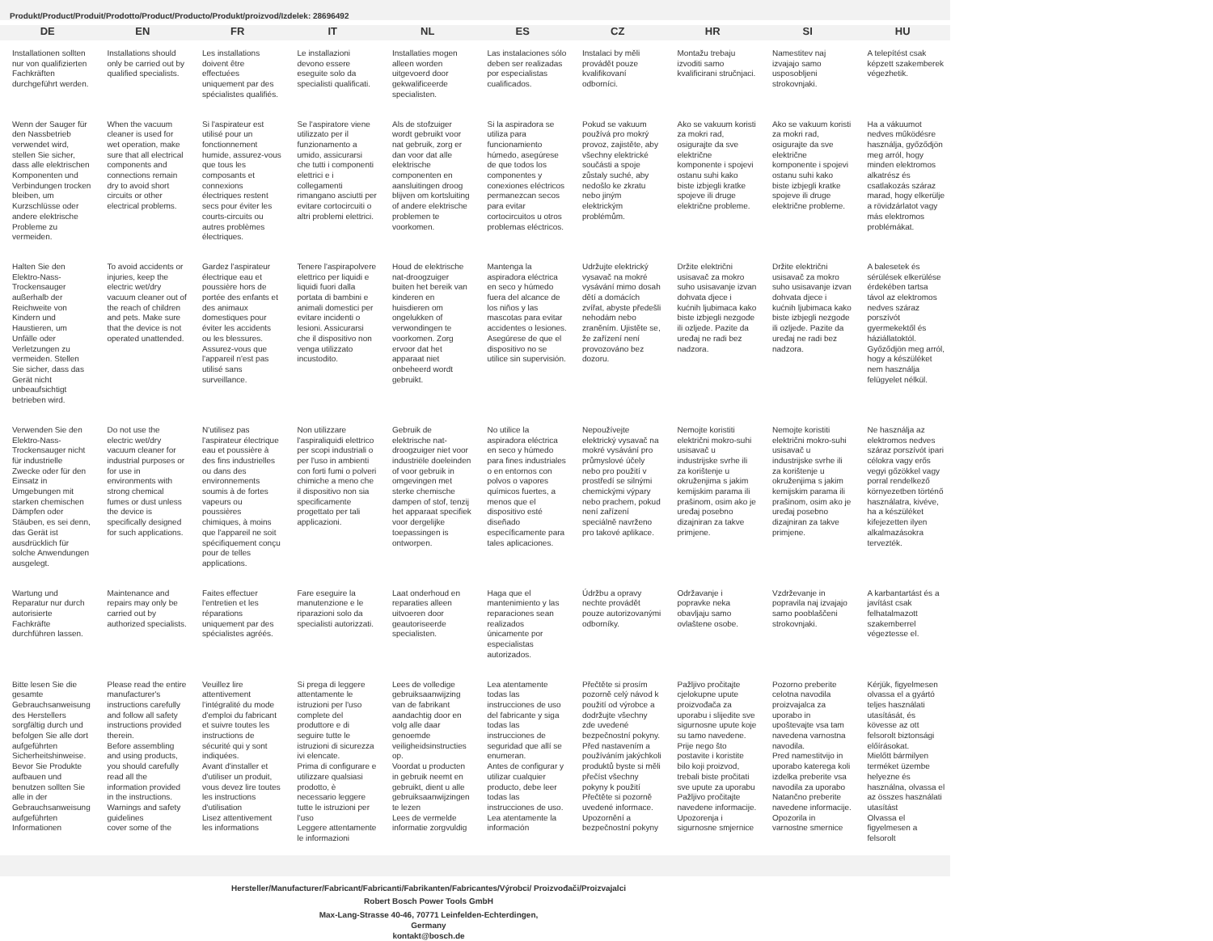Produkt/Product/Produit/Prodotto/Product/Producto/Produkt/proizvod/Izdelek: 28696492
| DE | EN | FR | IT | NL | ES | CZ | HR | SI | HU |
| --- | --- | --- | --- | --- | --- | --- | --- | --- | --- |
| Installationen sollten nur von qualifizierten Fachkräften durchgeführt werden. | Installations should only be carried out by qualified specialists. | Les installations doivent être effectuées uniquement par des spécialistes qualifiés. | Le installazioni devono essere eseguite solo da specialisti qualificati. | Installaties mogen alleen worden uitgevoerd door gekwalificeerde specialisten. | Las instalaciones sólo deben ser realizadas por especialistas cualificados. | Instalaci by měli provádět pouze kvalifikovaní odborníci. | Montažu trebaju izvoditi samo kvalificirani stručnjaci. | Namestitev naj izvajajo samo usposobljeni strokovnjaki. | A telepítést csak képzett szakemberek végezhetik. |
| Wenn der Sauger für den Nassbetrieb verwendet wird, stellen Sie sicher, dass alle elektrischen Komponenten und Verbindungen trocken bleiben, um Kurzschlüsse oder andere elektrische Probleme zu vermeiden. | When the vacuum cleaner is used for wet operation, make sure that all electrical components and connections remain dry to avoid short circuits or other electrical problems. | Si l'aspirateur est utilisé pour un fonctionnement humide, assurez-vous que tous les composants et connexions électriques restent secs pour éviter les courts-circuits ou autres problèmes électriques. | Se l'aspiratore viene utilizzato per il funzionamento a umido, assicurarsi che tutti i componenti elettrici e i collegamenti rimangano asciutti per evitare cortocircuiti o altri problemi elettrici. | Als de stofzuiger wordt gebruikt voor nat gebruik, zorg er dan voor dat alle elektrische componenten en aansluitingen droog blijven om kortsluiting of andere elektrische problemen te voorkomen. | Si la aspiradora se utiliza para funcionamiento húmedo, asegúrese de que todos los componentes y conexiones eléctricos permanezcan secos para evitar cortocircuitos u otros problemas eléctricos. | Pokud se vakuum používá pro mokrý provoz, zajistěte, aby všechny elektrické součásti a spoje zůstaly suché, aby nedošlo ke zkratu nebo jiným elektrickým problémům. | Ako se vakuum koristi za mokri rad, osigurajte da sve električne komponente i spojevi ostanu suhi kako biste izbjegli kratke spojeve ili druge električne probleme. | Ako se vakuum koristi za mokri rad, osigurajte da sve električne komponente i spojevi ostanu suhi kako biste izbjegli kratke spojeve ili druge električne probleme. | Ha a vákuumot nedves működésre használja, győződjön meg arról, hogy minden elektromos alkatrész és csatlakozás száraz marad, hogy elkerülje a rövidzárlatot vagy más elektromos problémákat. |
| Halten Sie den Elektro-Nass-Trockensauger außerhalb der Reichweite von Kindern und Haustieren, um Unfälle oder Verletzungen zu vermeiden. Stellen Sie sicher, dass das Gerät nicht unbeaufsichtigt betrieben wird. | To avoid accidents or injuries, keep the electric wet/dry vacuum cleaner out of the reach of children and pets. Make sure that the device is not operated unattended. | Gardez l'aspirateur électrique eau et poussière hors de portée des enfants et des animaux domestiques pour éviter les accidents ou les blessures. Assurez-vous que l'appareil n'est pas utilisé sans surveillance. | Tenere l'aspirapolvere elettrico per liquidi e liquidi fuori dalla portata di bambini e animali domestici per evitare incidenti o lesioni. Assicurarsi che il dispositivo non venga utilizzato incustodito. | Houd de elektrische nat-droogzuiger buiten het bereik van kinderen en huisdieren om ongelukken of verwondingen te voorkomen. Zorg ervoor dat het apparaat niet onbeheerd wordt gebruikt. | Mantenga la aspiradora eléctrica en seco y húmedo fuera del alcance de los niños y las mascotas para evitar accidentes o lesiones. Asegúrese de que el dispositivo no se utilice sin supervisión. | Udržujte elektrický vysavač na mokré vysávání mimo dosah dětí a domácích zvířat, abyste předešli nehodám nebo zraněním. Ujistěte se, že zařízení není provozováno bez dozoru. | Držite električni usisavač za mokro suho usisavanje izvan dohvata djece i kućnih ljubimaca kako biste izbjegli nezgode ili ozljede. Pazite da uređaj ne radi bez nadzora. | Držite električni usisavač za mokro suho usisavanje izvan dohvata djece i kućnih ljubimaca kako biste izbjegli nezgode ili ozljede. Pazite da uređaj ne radi bez nadzora. | A balesetek és sérülések elkerülése érdekében tartsa távol az elektromos nedves száraz porszívót gyermekektől és háziállatoktól. Győződjön meg arról, hogy a készüléket nem használja felügyelet nélkül. |
| Verwenden Sie den Elektro-Nass-Trockensauger nicht für industrielle Zwecke oder für den Einsatz in Umgebungen mit starken chemischen Dämpfen oder Stäuben, es sei denn, das Gerät ist ausdrücklich für solche Anwendungen ausgelegt. | Do not use the electric wet/dry vacuum cleaner for industrial purposes or for use in environments with strong chemical fumes or dust unless the device is specifically designed for such applications. | N'utilisez pas l'aspirateur électrique eau et poussière à des fins industrielles ou dans des environnements soumis à de fortes vapeurs ou poussières chimiques, à moins que l'appareil ne soit spécifiquement conçu pour de telles applications. | Non utilizzare l'aspiraliquidi elettrico per scopi industriali o per l'uso in ambienti con forti fumi o polveri chimiche a meno che il dispositivo non sia specificamente progettato per tali applicazioni. | Gebruik de elektrische nat-droogzuiger niet voor industriële doeleinden of voor gebruik in omgevingen met sterke chemische dampen of stof, tenzij het apparaat specifiek voor dergelijke toepassingen is ontworpen. | No utilice la aspiradora eléctrica en seco y húmedo para fines industriales o en entornos con polvos o vapores químicos fuertes, a menos que el dispositivo esté diseñado específicamente para tales aplicaciones. | Nepoužívejte elektrický vysavač na mokré vysávání pro průmyslové účely nebo pro použití v prostředí se silnými chemickými výpary nebo prachem, pokud není zařízení speciálně navrženo pro takové aplikace. | Nemojte koristiti električni mokro-suhi usisavač u industrijske svrhe ili za korištenje u okruženjima s jakim kemijskim parama ili prašinom, osim ako je uređaj posebno dizajniran za takve primjene. | Nemojte koristiti električni mokro-suhi usisavač u industrijske svrhe ili za korištenje u okruženjima s jakim kemijskim parama ili prašinom, osim ako je uređaj posebno dizajniran za takve primjene. | Ne használja az elektromos nedves száraz porszívót ipari célokra vagy erős vegyi gőzökkel vagy porral rendelkező környezetben történő használatra, kivéve, ha a készüléket kifejezetten ilyen alkalmazásokra tervezték. |
| Wartung und Reparatur nur durch autorisierte Fachkräfte durchführen lassen. | Maintenance and repairs may only be carried out by authorized specialists. | Faites effectuer l'entretien et les réparations uniquement par des spécialistes agréés. | Fare eseguire la manutenzione e le riparazioni solo da specialisti autorizzati. | Laat onderhoud en reparaties alleen uitvoeren door geautoriseerde specialisten. | Haga que el mantenimiento y las reparaciones sean realizados únicamente por especialistas autorizados. | Údržbu a opravy nechte provádět pouze autorizovanými odborníky. | Održavanje i popravke neka obavljaju samo ovlaštene osobe. | Vzdrževanje in popravila naj izvajajo samo pooblaščeni strokovnjaki. | A karbantartást és a javítást csak felhatalmazott szakemberrel végeztesse el. |
| Bitte lesen Sie die gesamte Gebrauchsanweisung des Herstellers sorgfältig durch und befolgen Sie alle dort aufgeführten Sicherheitshinweise. Bevor Sie Produkte aufbauen und benutzen sollten Sie alle in der Gebrauchsanweisung aufgeführten Informationen | Please read the entire manufacturer's instructions carefully and follow all safety instructions provided therein. Before assembling and using products, you should carefully read all the information provided in the instructions. Warnings and safety guidelines cover some of the | Veuillez lire attentivement l'intégralité du mode d'emploi du fabricant et suivre toutes les instructions de sécurité qui y sont indiquées. Avant d'installer et d'utiliser un produit, vous devez lire toutes les instructions d'utilisation Lisez attentivement les informations | Si prega di leggere attentamente le istruzioni per l'uso complete del produttore e di seguire tutte le istruzioni di sicurezza ivi elencate. Prima di configurare e utilizzare qualsiasi prodotto, è necessario leggere tutte le istruzioni per l'uso Leggere attentamente le informazioni | Lees de volledige gebruiksaanwijzing van de fabrikant aandachtig door en volg alle daar genoemde veiligheidsinstructies op. Voordat u producten in gebruik neemt en gebruikt, dient u alle gebruiksaanwijzingen te lezen Lees de vermelde informatie zorgvuldig | Lea atentamente todas las instrucciones de uso del fabricante y siga todas las instrucciones de seguridad que allí se enumeran. Antes de configurar y utilizar cualquier producto, debe leer todas las instrucciones de uso. Lea atentamente la información | Přečtěte si prosím pozorně celý návod k použití od výrobce a dodržujte všechny zde uvedené bezpečnostní pokyny. Před nastavením a používáním jakýchkoli produktů byste si měli přečíst všechny pokyny k použití Přečtěte si pozorně uvedené informace. Upozornění a bezpečnostní pokyny | Pažljivo pročitajte cjelokupne upute proizvođača za uporabu i slijedite sve sigurnosne upute koje su tamo navedene. Prije nego što postavite i koristite bilo koji proizvod, trebali biste pročitati sve upute za uporabu Pažljivo pročitajte navedene informacije. Upozorenja i sigurnosne smjernice | Pozorno preberite celotna navodila proizvajalca za uporabo in upoštevajte vsa tam navedena varnostna navodila. Pred namestitvijo in uporabo katerega koli izdelka preberite vsa navodila za uporabo Natančno preberite navedene informacije. Opozorila in varnostne smernice | Kérjük, figyelmesen olvassa el a gyártó teljes használati utasítását, és kövesse az ott felsorolt biztonsági előírásokat. Mielőtt bármilyen terméket üzembe helyezne és használna, olvassa el az összes használati utasítást Olvassa el figyelmesen a felsorolt |
Hersteller/Manufacturer/Fabricant/Fabricanti/Fabrikanten/Fabricantes/Výrobci/ Proizvođači/Proizvajalci
Robert Bosch Power Tools GmbH
Max-Lang-Strasse 40-46, 70771 Leinfelden-Echterdingen,
Germany
kontakt@bosch.de